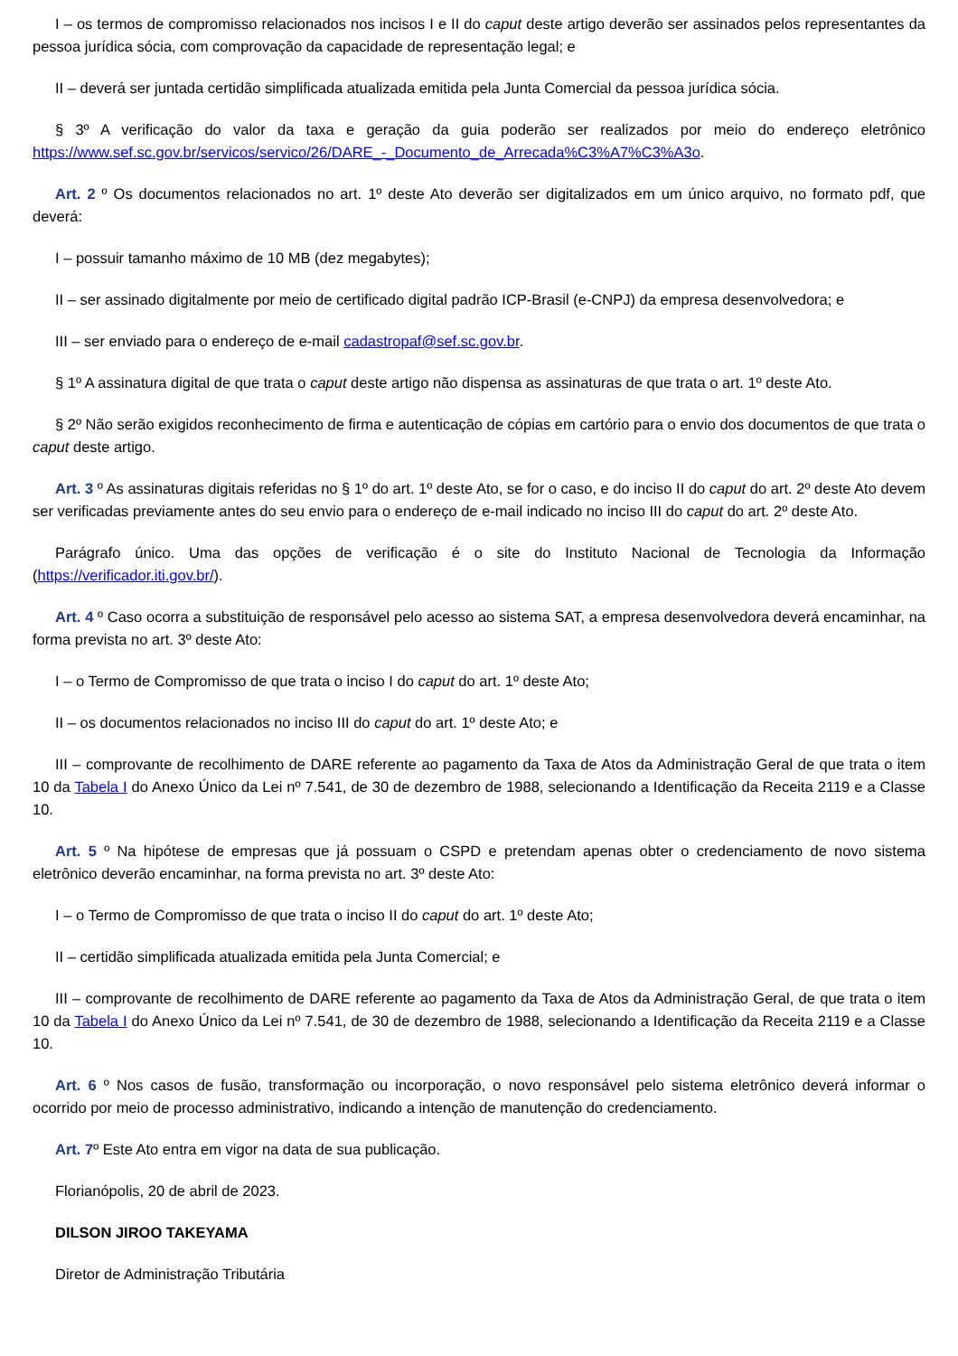I – os termos de compromisso relacionados nos incisos I e II do caput deste artigo deverão ser assinados pelos representantes da pessoa jurídica sócia, com comprovação da capacidade de representação legal; e
II – deverá ser juntada certidão simplificada atualizada emitida pela Junta Comercial da pessoa jurídica sócia.
§ 3º A verificação do valor da taxa e geração da guia poderão ser realizados por meio do endereço eletrônico https://www.sef.sc.gov.br/servicos/servico/26/DARE_-_Documento_de_Arrecada%C3%A7%C3%A3o.
Art. 2 º Os documentos relacionados no art. 1º deste Ato deverão ser digitalizados em um único arquivo, no formato pdf, que deverá:
I – possuir tamanho máximo de 10 MB (dez megabytes);
II – ser assinado digitalmente por meio de certificado digital padrão ICP-Brasil (e-CNPJ) da empresa desenvolvedora; e
III – ser enviado para o endereço de e-mail cadastropaf@sef.sc.gov.br.
§ 1º A assinatura digital de que trata o caput deste artigo não dispensa as assinaturas de que trata o art. 1º deste Ato.
§ 2º Não serão exigidos reconhecimento de firma e autenticação de cópias em cartório para o envio dos documentos de que trata o caput deste artigo.
Art. 3 º As assinaturas digitais referidas no § 1º do art. 1º deste Ato, se for o caso, e do inciso II do caput do art. 2º deste Ato devem ser verificadas previamente antes do seu envio para o endereço de e-mail indicado no inciso III do caput do art. 2º deste Ato.
Parágrafo único. Uma das opções de verificação é o site do Instituto Nacional de Tecnologia da Informação (https://verificador.iti.gov.br/).
Art. 4 º Caso ocorra a substituição de responsável pelo acesso ao sistema SAT, a empresa desenvolvedora deverá encaminhar, na forma prevista no art. 3º deste Ato:
I – o Termo de Compromisso de que trata o inciso I do caput do art. 1º deste Ato;
II – os documentos relacionados no inciso III do caput do art. 1º deste Ato; e
III – comprovante de recolhimento de DARE referente ao pagamento da Taxa de Atos da Administração Geral de que trata o item 10 da Tabela I do Anexo Único da Lei nº 7.541, de 30 de dezembro de 1988, selecionando a Identificação da Receita 2119 e a Classe 10.
Art. 5 º Na hipótese de empresas que já possuam o CSPD e pretendam apenas obter o credenciamento de novo sistema eletrônico deverão encaminhar, na forma prevista no art. 3º deste Ato:
I – o Termo de Compromisso de que trata o inciso II do caput do art. 1º deste Ato;
II – certidão simplificada atualizada emitida pela Junta Comercial; e
III – comprovante de recolhimento de DARE referente ao pagamento da Taxa de Atos da Administração Geral, de que trata o item 10 da Tabela I do Anexo Único da Lei nº 7.541, de 30 de dezembro de 1988, selecionando a Identificação da Receita 2119 e a Classe 10.
Art. 6 º Nos casos de fusão, transformação ou incorporação, o novo responsável pelo sistema eletrônico deverá informar o ocorrido por meio de processo administrativo, indicando a intenção de manutenção do credenciamento.
Art. 7º Este Ato entra em vigor na data de sua publicação.
Florianópolis, 20 de abril de 2023.
DILSON JIROO TAKEYAMA
Diretor de Administração Tributária